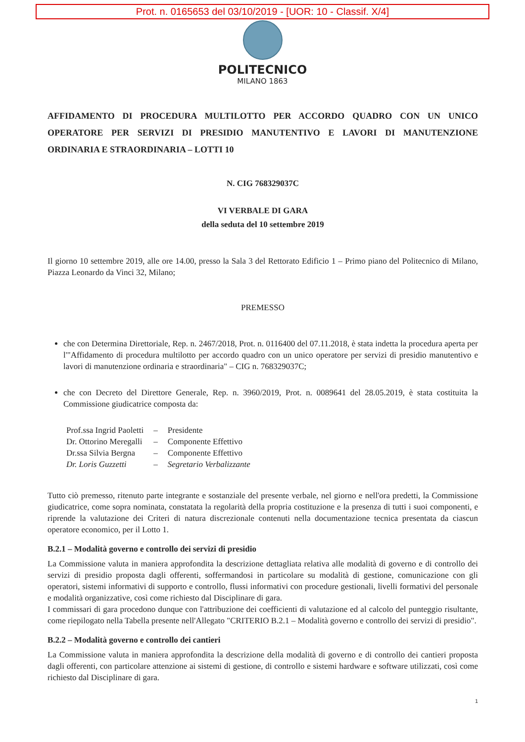Prot. n. 0165653 del 03/10/2019 - [UOR: 10 - Classif. X/4]
POLITECNICO
MILANO 1863
AFFIDAMENTO DI PROCEDURA MULTILOTTO PER ACCORDO QUADRO CON UN UNICO OPERATORE PER SERVIZI DI PRESIDIO MANUTENTIVO E LAVORI DI MANUTENZIONE ORDINARIA E STRAORDINARIA – LOTTI 10
N. CIG 768329037C
VI VERBALE DI GARA
della seduta del 10 settembre 2019
Il giorno 10 settembre 2019, alle ore 14.00, presso la Sala 3 del Rettorato Edificio 1 – Primo piano del Politecnico di Milano, Piazza Leonardo da Vinci 32, Milano;
PREMESSO
che con Determina Direttoriale, Rep. n. 2467/2018, Prot. n. 0116400 del 07.11.2018, è stata indetta la procedura aperta per l'"Affidamento di procedura multilotto per accordo quadro con un unico operatore per servizi di presidio manutentivo e lavori di manutenzione ordinaria e straordinaria" – CIG n. 768329037C;
che con Decreto del Direttore Generale, Rep. n. 3960/2019, Prot. n. 0089641 del 28.05.2019, è stata costituita la Commissione giudicatrice composta da:
| Prof.ssa Ingrid Paoletti | – | Presidente |
| Dr. Ottorino Meregalli | – | Componente Effettivo |
| Dr.ssa Silvia Bergna | – | Componente Effettivo |
| Dr. Loris Guzzetti | – | Segretario Verbalizzante |
Tutto ciò premesso, ritenuto parte integrante e sostanziale del presente verbale, nel giorno e nell'ora predetti, la Commissione giudicatrice, come sopra nominata, constatata la regolarità della propria costituzione e la presenza di tutti i suoi componenti, e riprende la valutazione dei Criteri di natura discrezionale contenuti nella documentazione tecnica presentata da ciascun operatore economico, per il Lotto 1.
B.2.1 – Modalità governo e controllo dei servizi di presidio
La Commissione valuta in maniera approfondita la descrizione dettagliata relativa alle modalità di governo e di controllo dei servizi di presidio proposta dagli offerenti, soffermandosi in particolare su modalità di gestione, comunicazione con gli operatori, sistemi informativi di supporto e controllo, flussi informativi con procedure gestionali, livelli formativi del personale e modalità organizzative, così come richiesto dal Disciplinare di gara.
I commissari di gara procedono dunque con l'attribuzione dei coefficienti di valutazione ed al calcolo del punteggio risultante, come riepilogato nella Tabella presente nell'Allegato "CRITERIO B.2.1 – Modalità governo e controllo dei servizi di presidio".
B.2.2 – Modalità governo e controllo dei cantieri
La Commissione valuta in maniera approfondita la descrizione della modalità di governo e di controllo dei cantieri proposta dagli offerenti, con particolare attenzione ai sistemi di gestione, di controllo e sistemi hardware e software utilizzati, così come richiesto dal Disciplinare di gara.
1